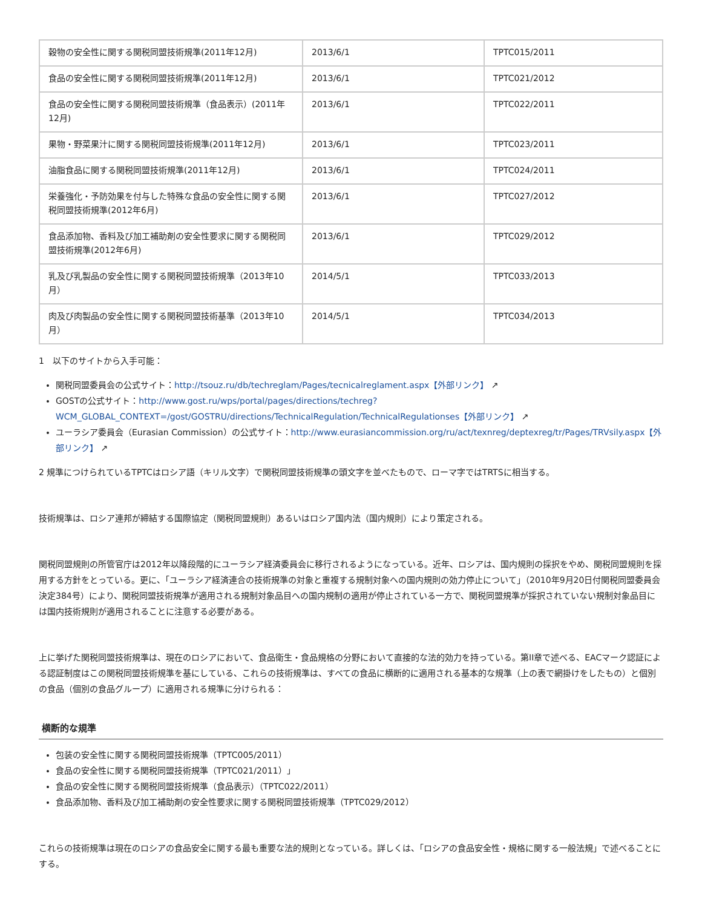| 穀物の安全性に関する関税同盟技術規準(2011年12月) | 2013/6/1 | TPTC015/2011 |
| 食品の安全性に関する関税同盟技術規準(2011年12月) | 2013/6/1 | TPTC021/2012 |
| 食品の安全性に関する関税同盟技術規準（食品表示）(2011年12月) | 2013/6/1 | TPTC022/2011 |
| 果物・野菜果汁に関する関税同盟技術規準(2011年12月) | 2013/6/1 | TPTC023/2011 |
| 油脂食品に関する関税同盟技術規準(2011年12月) | 2013/6/1 | TPTC024/2011 |
| 栄養強化・予防効果を付与した特殊な食品の安全性に関する関税同盟技術規準(2012年6月) | 2013/6/1 | TPTC027/2012 |
| 食品添加物、香料及び加工補助剤の安全性要求に関する関税同盟技術規準(2012年6月) | 2013/6/1 | TPTC029/2012 |
| 乳及び乳製品の安全性に関する関税同盟技術規準（2013年10月） | 2014/5/1 | TPTC033/2013 |
| 肉及び肉製品の安全性に関する関税同盟技術基準（2013年10月） | 2014/5/1 | TPTC034/2013 |
1　以下のサイトから入手可能：
関税同盟委員会の公式サイト：http://tsouz.ru/db/techreglam/Pages/tecnicalreglament.aspx【外部リンク】 ↗
GOSTの公式サイト：http://www.gost.ru/wps/portal/pages/directions/techreg?WCM_GLOBAL_CONTEXT=/gost/GOSTRU/directions/TechnicalRegulation/TechnicalRegulationses【外部リンク】 ↗
ユーラシア委員会（Eurasian Commission）の公式サイト：http://www.eurasiancommission.org/ru/act/texnreg/deptexreg/tr/Pages/TRVsily.aspx【外部リンク】 ↗
2 規準につけられているTPTCはロシア語（キリル文字）で関税同盟技術規準の頭文字を並べたもので、ローマ字ではTRTSに相当する。
技術規準は、ロシア連邦が締結する国際協定（関税同盟規則）あるいはロシア国内法（国内規則）により策定される。
関税同盟規則の所管官庁は2012年以降段階的にユーラシア経済委員会に移行されるようになっている。近年、ロシアは、国内規則の採択をやめ、関税同盟規則を採用する方針をとっている。更に、「ユーラシア経済連合の技術規準の対象と重複する規制対象への国内規則の効力停止について」（2010年9月20日付関税同盟委員会決定384号）により、関税同盟技術規準が適用される規制対象品目への国内規制の適用が停止されている一方で、関税同盟規準が採択されていない規制対象品目には国内技術規則が適用されることに注意する必要がある。
上に挙げた関税同盟技術規準は、現在のロシアにおいて、食品衛生・食品規格の分野において直接的な法的効力を持っている。第II章で述べる、EACマーク認証による認証制度はこの関税同盟技術規準を基にしている、これらの技術規準は、すべての食品に横断的に適用される基本的な規準（上の表で網掛けをしたもの）と個別の食品（個別の食品グループ）に適用される規準に分けられる：
横断的な規準
包装の安全性に関する関税同盟技術規準（TPTC005/2011）
食品の安全性に関する関税同盟技術規準（TPTC021/2011）」
食品の安全性に関する関税同盟技術規準（食品表示）（TPTC022/2011）
食品添加物、香料及び加工補助剤の安全性要求に関する関税同盟技術規準（TPTC029/2012）
これらの技術規準は現在のロシアの食品安全に関する最も重要な法的規則となっている。詳しくは、「ロシアの食品安全性・規格に関する一般法規」で述べることにする。